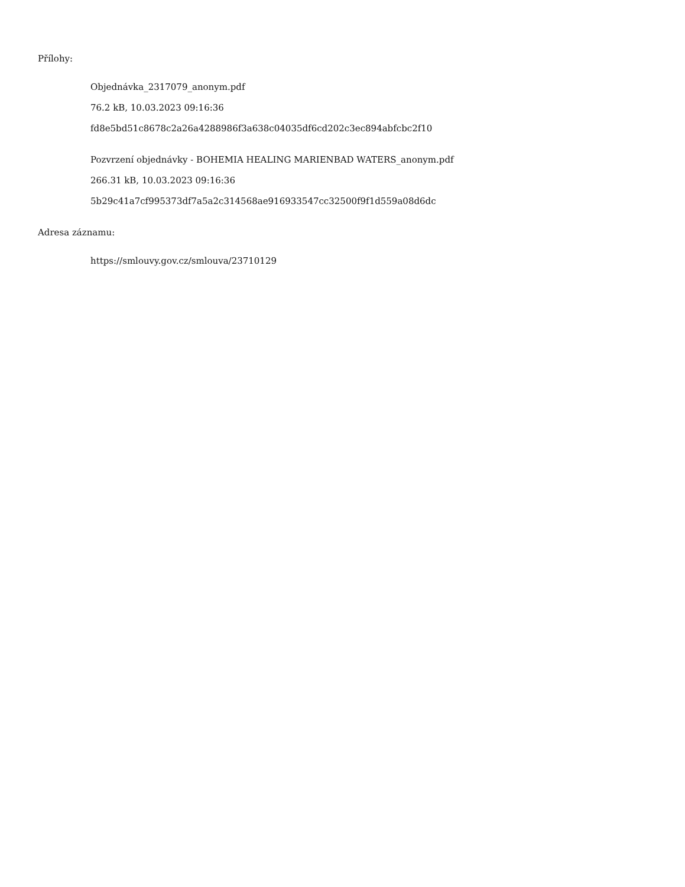Přílohy:
Objednávka_2317079_anonym.pdf
76.2 kB, 10.03.2023 09:16:36
fd8e5bd51c8678c2a26a4288986f3a638c04035df6cd202c3ec894abfcbc2f10
Pozvrzení objednávky - BOHEMIA HEALING MARIENBAD WATERS_anonym.pdf
266.31 kB, 10.03.2023 09:16:36
5b29c41a7cf995373df7a5a2c314568ae916933547cc32500f9f1d559a08d6dc
Adresa záznamu:
https://smlouvy.gov.cz/smlouva/23710129